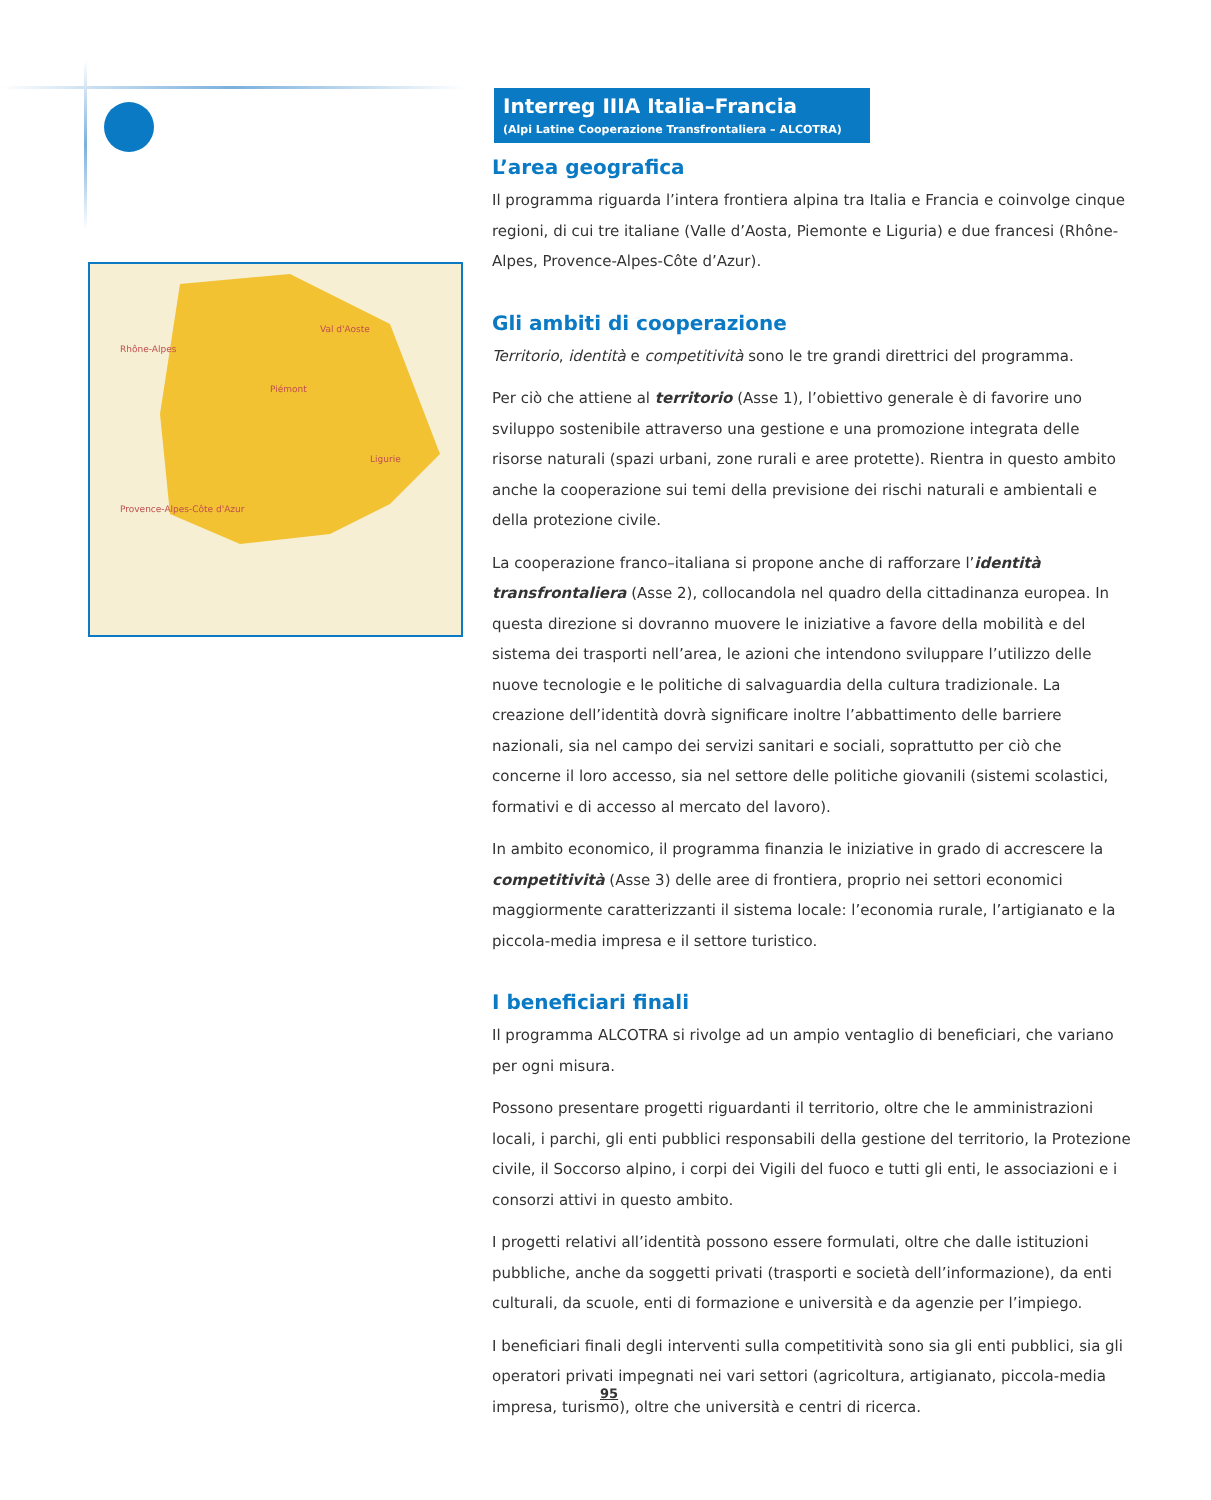Rhône-Alpes
Provence-Alpes-Côte d'Azur
Val d'Aoste
Piémont
Ligurie
Interreg IIIA Italia–Francia
(Alpi Latine Cooperazione Transfrontaliera – ALCOTRA)
L’area geografica
Il programma riguarda l’intera frontiera alpina tra Italia e Francia e coinvolge cinque regioni, di cui tre italiane (Valle d’Aosta, Piemonte e Liguria) e due francesi (Rhône-Alpes, Provence-Alpes-Côte d’Azur).
Gli ambiti di cooperazione
Territorio, identità e competitività sono le tre grandi direttrici del programma.
Per ciò che attiene al territorio (Asse 1), l’obiettivo generale è di favorire uno sviluppo sostenibile attraverso una gestione e una promozione integrata delle risorse naturali (spazi urbani, zone rurali e aree protette). Rientra in questo ambito anche la cooperazione sui temi della previsione dei rischi naturali e ambientali e della protezione civile.
La cooperazione franco–italiana si propone anche di rafforzare l’identità transfrontaliera (Asse 2), collocandola nel quadro della cittadinanza europea. In questa direzione si dovranno muovere le iniziative a favore della mobilità e del sistema dei trasporti nell’area, le azioni che intendono sviluppare l’utilizzo delle nuove tecnologie e le politiche di salvaguardia della cultura tradizionale. La creazione dell’identità dovrà significare inoltre l’abbattimento delle barriere nazionali, sia nel campo dei servizi sanitari e sociali, soprattutto per ciò che concerne il loro accesso, sia nel settore delle politiche giovanili (sistemi scolastici, formativi e di accesso al mercato del lavoro).
In ambito economico, il programma finanzia le iniziative in grado di accrescere la competitività (Asse 3) delle aree di frontiera, proprio nei settori economici maggiormente caratterizzanti il sistema locale: l’economia rurale, l’artigianato e la piccola-media impresa e il settore turistico.
I beneficiari finali
Il programma ALCOTRA si rivolge ad un ampio ventaglio di beneficiari, che variano per ogni misura.
Possono presentare progetti riguardanti il territorio, oltre che le amministrazioni locali, i parchi, gli enti pubblici responsabili della gestione del territorio, la Protezione civile, il Soccorso alpino, i corpi dei Vigili del fuoco e tutti gli enti, le associazioni e i consorzi attivi in questo ambito.
I progetti relativi all’identità possono essere formulati, oltre che dalle istituzioni pubbliche, anche da soggetti privati (trasporti e società dell’informazione), da enti culturali, da scuole, enti di formazione e università e da agenzie per l’impiego.
I beneficiari finali degli interventi sulla competitività sono sia gli enti pubblici, sia gli operatori privati impegnati nei vari settori (agricoltura, artigianato, piccola-media impresa, turismo), oltre che università e centri di ricerca.
95